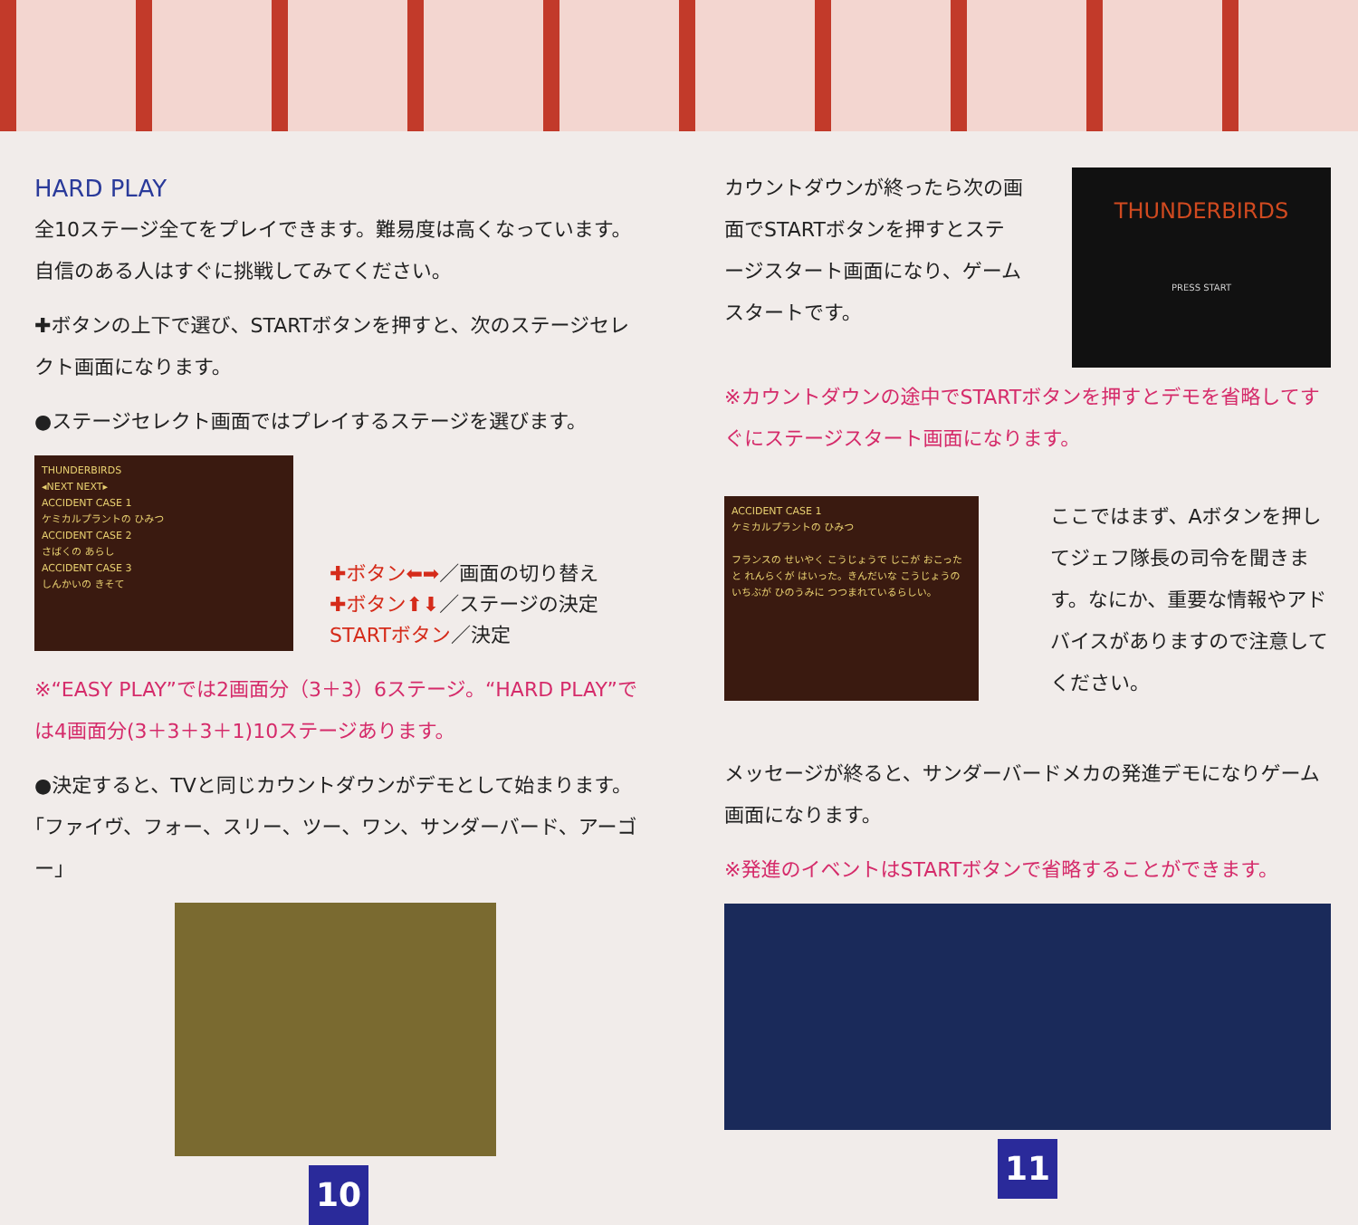HARD PLAY
全10ステージ全てをプレイできます。難易度は高くなっています。自信のある人はすぐに挑戦してみてください。
✚ボタンの上下で選び、STARTボタンを押すと、次のステージセレクト画面になります。
●ステージセレクト画面ではプレイするステージを選びます。
THUNDERBIRDS
◂NEXT NEXT▸
ACCIDENT CASE 1
ケミカルプラントの ひみつ
ACCIDENT CASE 2
さばくの あらし
ACCIDENT CASE 3
しんかいの きそて
✚ボタン⬅➡／画面の切り替え
✚ボタン⬆⬇／ステージの決定
STARTボタン／決定
※“EASY PLAY”では2画面分（3＋3）6ステージ。“HARD PLAY”では4画面分(3＋3＋3＋1)10ステージあります。
●決定すると、TVと同じカウントダウンがデモとして始まります。｢ファイヴ、フォー、スリー、ツー、ワン、サンダーバード、アーゴー｣
10
カウントダウンが終ったら次の画面でSTARTボタンを押すとステージスタート画面になり、ゲームスタートです。
THUNDERBIRDS
PRESS START
※カウントダウンの途中でSTARTボタンを押すとデモを省略してすぐにステージスタート画面になります。
ACCIDENT CASE 1
ケミカルプラントの ひみつ
フランスの せいやく こうじょうで じこが おこったと れんらくが はいった。きんだいな こうじょうの いちぶが ひのうみに つつまれているらしい。
ここではまず、Aボタンを押してジェフ隊長の司令を聞きます。なにか、重要な情報やアドバイスがありますので注意してください。
メッセージが終ると、サンダーバードメカの発進デモになりゲーム画面になります。
※発進のイベントはSTARTボタンで省略することができます。
11